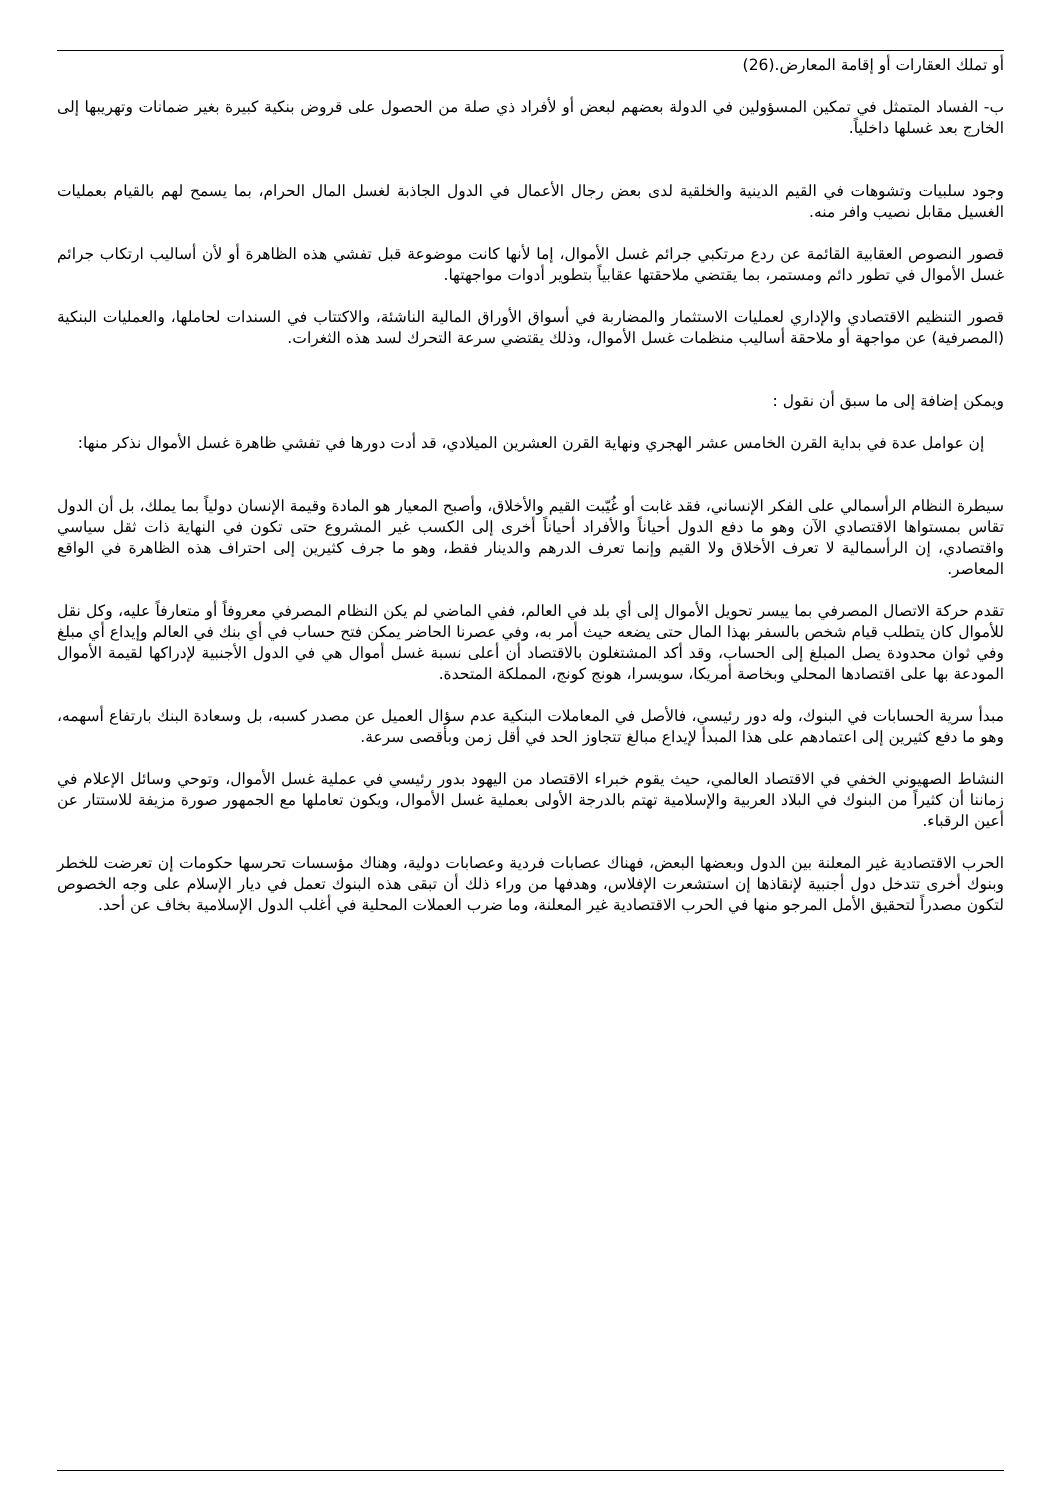أو تملك العقارات أو إقامة المعارض.(26)
ب- الفساد المتمثل في تمكين المسؤولين في الدولة بعضهم لبعض أو لأفراد ذي صلة من الحصول على قروض بنكية كبيرة بغير ضمانات وتهريبها إلى الخارج بعد غسلها داخلياً.
وجود سلبيات وتشوهات في القيم الدينية والخلقية لدى بعض رجال الأعمال في الدول الجاذبة لغسل المال الحرام، بما يسمح لهم بالقيام بعمليات الغسيل مقابل نصيب وافر منه.
قصور النصوص العقابية القائمة عن ردع مرتكبي جرائم غسل الأموال، إما لأنها كانت موضوعة قبل تفشي هذه الظاهرة أو لأن أساليب ارتكاب جرائم غسل الأموال في تطور دائم ومستمر، بما يقتضي ملاحقتها عقابياً بتطوير أدوات مواجهتها.
قصور التنظيم الاقتصادي والإداري لعمليات الاستثمار والمضاربة في أسواق الأوراق المالية الناشئة، والاكتتاب في السندات لحاملها، والعمليات البنكية (المصرفية) عن مواجهة أو ملاحقة أساليب منظمات غسل الأموال، وذلك يقتضي سرعة التحرك لسد هذه الثغرات.
ويمكن إضافة إلى ما سبق أن نقول :
إن عوامل عدة في بداية القرن الخامس عشر الهجري ونهاية القرن العشرين الميلادي، قد أدت دورها في تفشي ظاهرة غسل الأموال نذكر منها:
سيطرة النظام الرأسمالي على الفكر الإنساني، فقد غابت أو غُيّبت القيم والأخلاق، وأصبح المعيار هو المادة وقيمة الإنسان دولياً بما يملك، بل أن الدول تقاس بمستواها الاقتصادي الآن وهو ما دفع الدول أحياناً والأفراد أحياناً أخرى إلى الكسب غير المشروع حتى تكون في النهاية ذات ثقل سياسي واقتصادي، إن الرأسمالية لا تعرف الأخلاق ولا القيم وإنما تعرف الدرهم والدينار فقط، وهو ما جرف كثيرين إلى احتراف هذه الظاهرة في الواقع المعاصر.
تقدم حركة الاتصال المصرفي بما ييسر تحويل الأموال إلى أي بلد في العالم، ففي الماضي لم يكن النظام المصرفي معروفاً أو متعارفاً عليه، وكل نقل للأموال كان يتطلب قيام شخص بالسفر بهذا المال حتى يضعه حيث أمر به، وفي عصرنا الحاضر يمكن فتح حساب في أي بنك في العالم وإيداع أي مبلغ وفي ثوان محدودة يصل المبلغ إلى الحساب، وقد أكد المشتغلون بالاقتصاد أن أعلى نسبة غسل أموال هي في الدول الأجنبية لإدراكها لقيمة الأموال المودعة بها على اقتصادها المحلي وبخاصة أمريكا، سويسرا، هونج كونج، المملكة المتحدة.
مبدأ سرية الحسابات في البنوك، وله دور رئيسي، فالأصل في المعاملات البنكية عدم سؤال العميل عن مصدر كسبه، بل وسعادة البنك بارتفاع أسهمه، وهو ما دفع كثيرين إلى اعتمادهم على هذا المبدأ لإيداع مبالغ تتجاوز الحد في أقل زمن وبأقصى سرعة.
النشاط الصهيوني الخفي في الاقتصاد العالمي، حيث يقوم خبراء الاقتصاد من اليهود بدور رئيسي في عملية غسل الأموال، وتوحي وسائل الإعلام في زماننا أن كثيراً من البنوك في البلاد العربية والإسلامية تهتم بالدرجة الأولى بعملية غسل الأموال، ويكون تعاملها مع الجمهور صورة مزيفة للاستتار عن أعين الرقباء.
الحرب الاقتصادية غير المعلنة بين الدول وبعضها البعض، فهناك عصابات فردية وعصابات دولية، وهناك مؤسسات تحرسها حكومات إن تعرضت للخطر وبنوك أخرى تتدخل دول أجنبية لإنقاذها إن استشعرت الإفلاس، وهدفها من وراء ذلك أن تبقى هذه البنوك تعمل في ديار الإسلام على وجه الخصوص لتكون مصدراً لتحقيق الأمل المرجو منها في الحرب الاقتصادية غير المعلنة، وما ضرب العملات المحلية في أغلب الدول الإسلامية بخاف عن أحد.